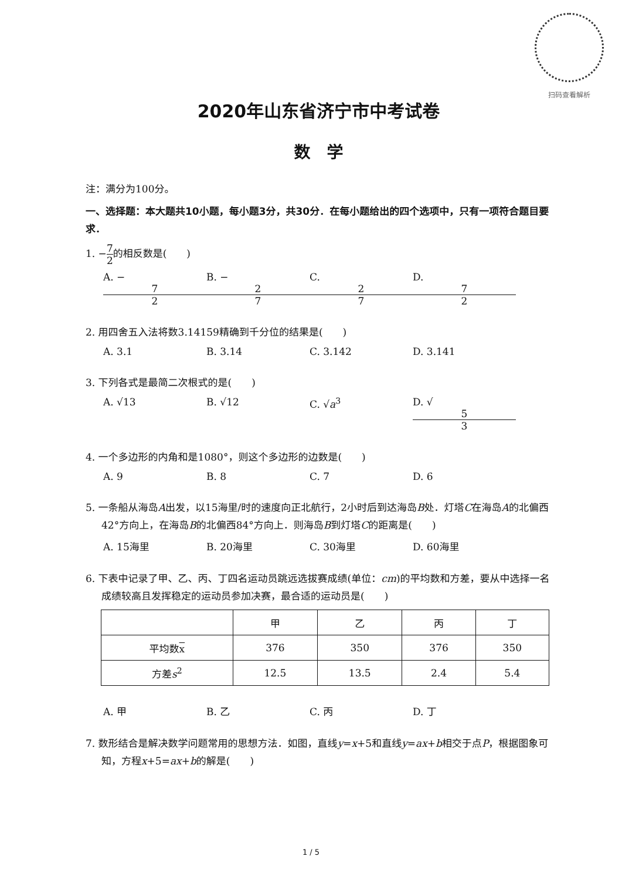扫码查看解析
2020年山东省济宁市中考试卷
数　学
注：满分为100分。
一、选择题：本大题共10小题，每小题3分，共30分．在每小题给出的四个选项中，只有一项符合题目要求．
1. −7 2的相反数是(　　)
A. − 7 2 B. − 2 7 C. 2 7 D. 7 2
2. 用四舍五入法将数3.14159精确到千分位的结果是(　　)
A. 3.1 B. 3.14 C. 3.142 D. 3.141
3. 下列各式是最简二次根式的是(　　)
A. √13 B. √12 C. √a<sup>3</sup> D. √ 5 3
4. 一个多边形的内角和是1080°，则这个多边形的边数是(　　)
A. 9 B. 8 C. 7 D. 6
5. 一条船从海岛A出发，以15海里/时的速度向正北航行，2小时后到达海岛B处．灯塔C在海岛A的北偏西42°方向上，在海岛B的北偏西84°方向上．则海岛B到灯塔C的距离是(　　)
A. 15海里 B. 20海里 C. 30海里 D. 60海里
6. 下表中记录了甲、乙、丙、丁四名运动员跳远选拔赛成绩(单位：cm)的平均数和方差，要从中选择一名成绩较高且发挥稳定的运动员参加决赛，最合适的运动员是(　　)
| | 甲 | 乙 | 丙 | 丁 |
| --- | --- | --- | --- | --- |
| 平均数 x | 376 | 350 | 376 | 350 |
| 方差 s<sup>2</sup> | 12.5 | 13.5 | 2.4 | 5.4 |
A. 甲 B. 乙 C. 丙 D. 丁
7. 数形结合是解决数学问题常用的思想方法．如图，直线y=x+5和直线y=ax+b相交于点P，根据图象可知，方程x+5=ax+b的解是(　　)
1 / 5